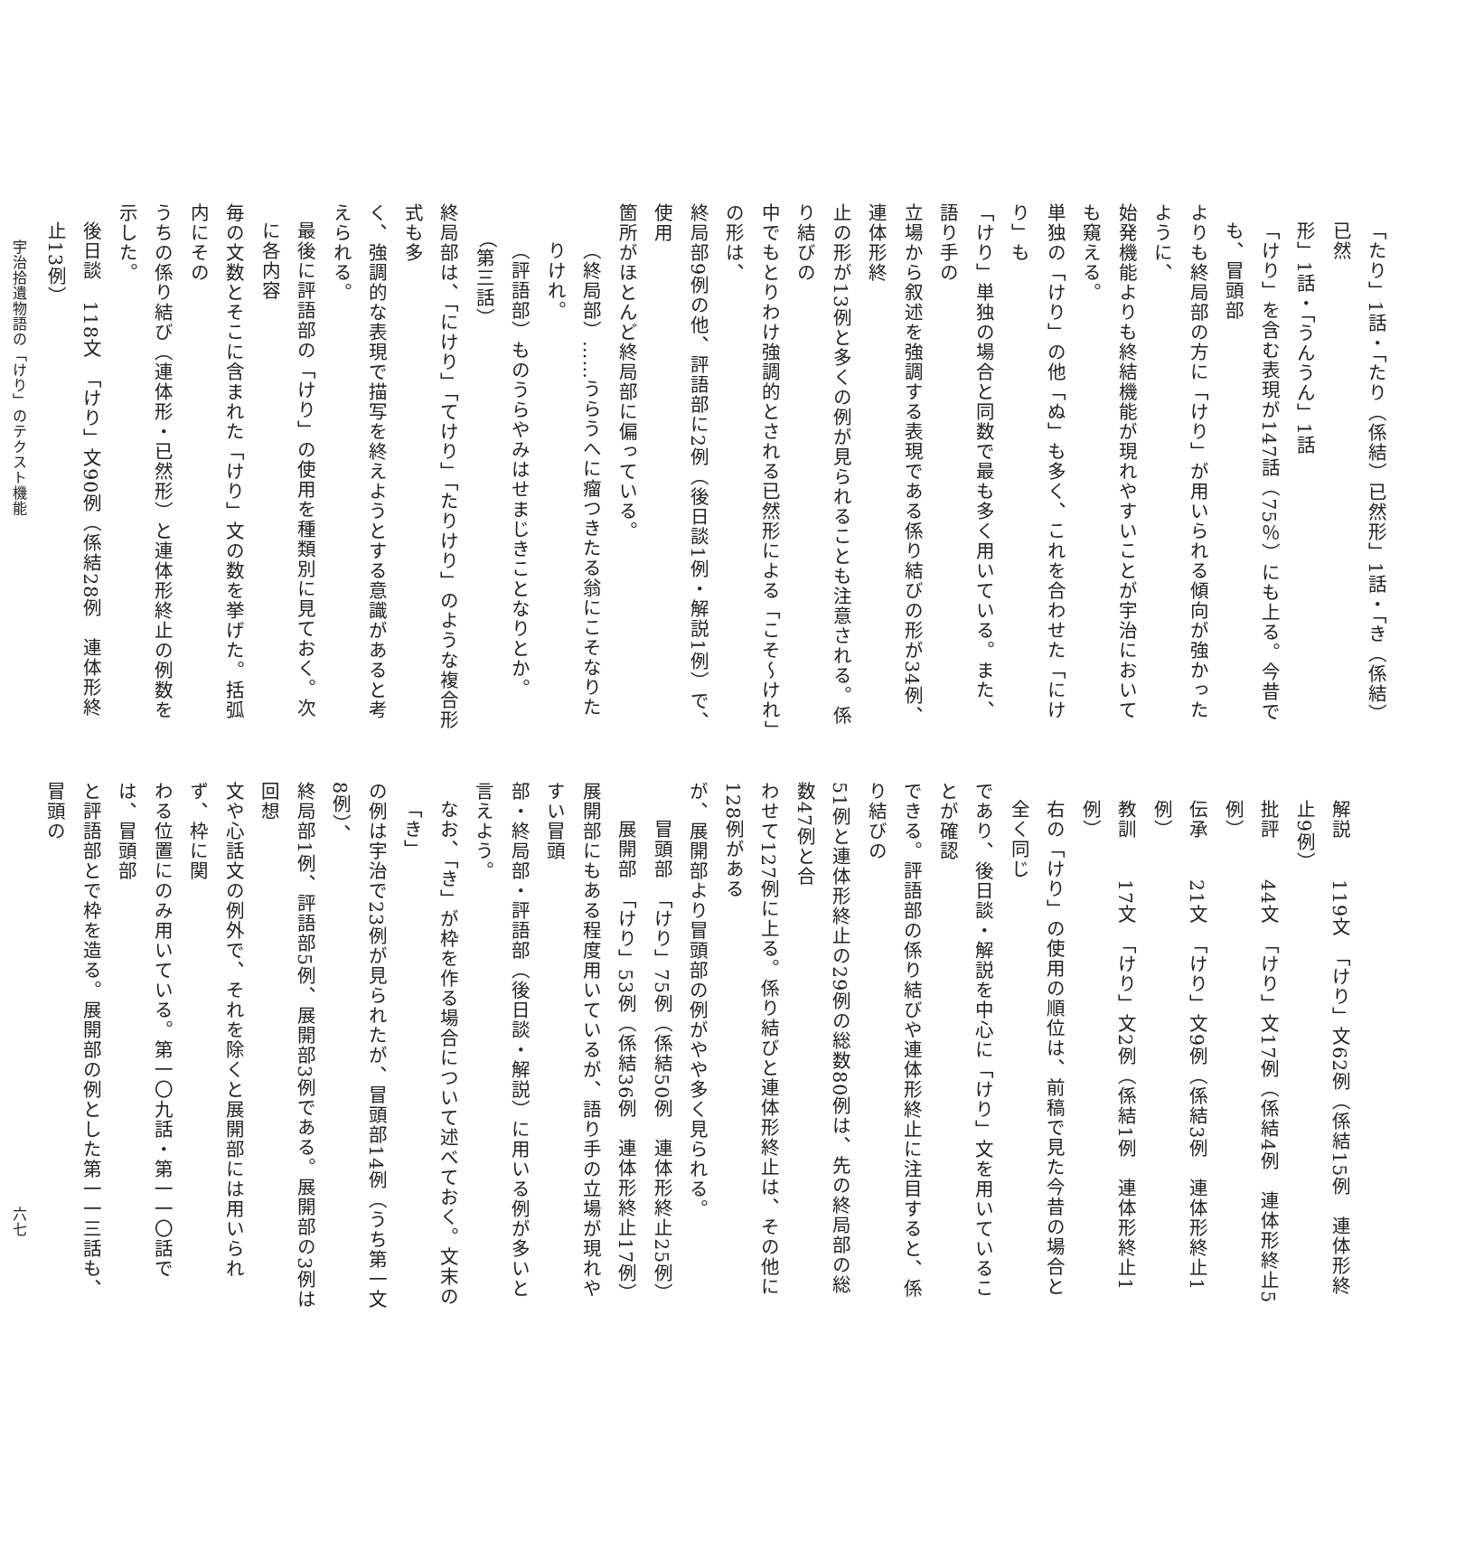「たり」1話・「たり（係結）已然形」1話・「き（係結）已然
形」1話・「うんうん」1話
「けり」を含む表現が147話（75％）にも上る。今昔でも、冒頭部
よりも終局部の方に「けり」が用いられる傾向が強かったように、
始発機能よりも終結機能が現れやすいことが宇治においても窺える。
単独の「けり」の他「ぬ」も多く、これを合わせた「にけり」も
「けり」単独の場合と同数で最も多く用いている。また、語り手の
立場から叙述を強調する表現である係り結びの形が34例、連体形終
止の形が13例と多くの例が見られることも注意される。係り結びの
中でもとりわけ強調的とされる已然形による「こそ～けれ」の形は、
終局部9例の他、評語部に2例（後日談1例・解説1例）で、使用
箇所がほとんど終局部に偏っている。
（終局部）……うらうへに瘤つきたる翁にこそなりたりけれ。
（評語部）ものうらやみはせまじきことなりとか。　　（第三話）
終局部は、「にけり」「てけり」「たりけり」のような複合形式も多
く、強調的な表現で描写を終えようとする意識があると考えられる。
最後に評語部の「けり」の使用を種類別に見ておく。次に各内容
毎の文数とそこに含まれた「けり」文の数を挙げた。括弧内にその
うちの係り結び（連体形・已然形）と連体形終止の例数を示した。
後日談　118文　「けり」文90例（係結28例　連体形終止13例）
宇治拾遺物語の「けり」のテクスト機能
解説　　119文　「けり」文62例（係結15例　連体形終止9例）
批評　　44文　「けり」文17例（係結4例　連体形終止5例）
伝承　　21文　「けり」文9例（係結3例　連体形終止1例）
教訓　　17文　「けり」文2例（係結1例　連体形終止1例）
右の「けり」の使用の順位は、前稿で見た今昔の場合と全く同じ
であり、後日談・解説を中心に「けり」文を用いていることが確認
できる。評語部の係り結びや連体形終止に注目すると、係り結びの
51例と連体形終止の29例の総数80例は、先の終局部の総数47例と合
わせて127例に上る。係り結びと連体形終止は、その他に128例がある
が、展開部より冒頭部の例がやや多く見られる。
冒頭部　「けり」75例（係結50例　連体形終止25例）
展開部　「けり」53例（係結36例　連体形終止17例）
展開部にもある程度用いているが、語り手の立場が現れやすい冒頭
部・終局部・評語部（後日談・解説）に用いる例が多いと言えよう。
なお、「き」が枠を作る場合について述べておく。文末の「き」
の例は宇治で23例が見られたが、冒頭部14例（うち第一文8例）、
終局部1例、評語部5例、展開部3例である。展開部の3例は回想
文や心話文の例外で、それを除くと展開部には用いられず、枠に関
わる位置にのみ用いている。第一〇九話・第一一〇話では、冒頭部
と評語部とで枠を造る。展開部の例とした第一一三話も、冒頭の
六七